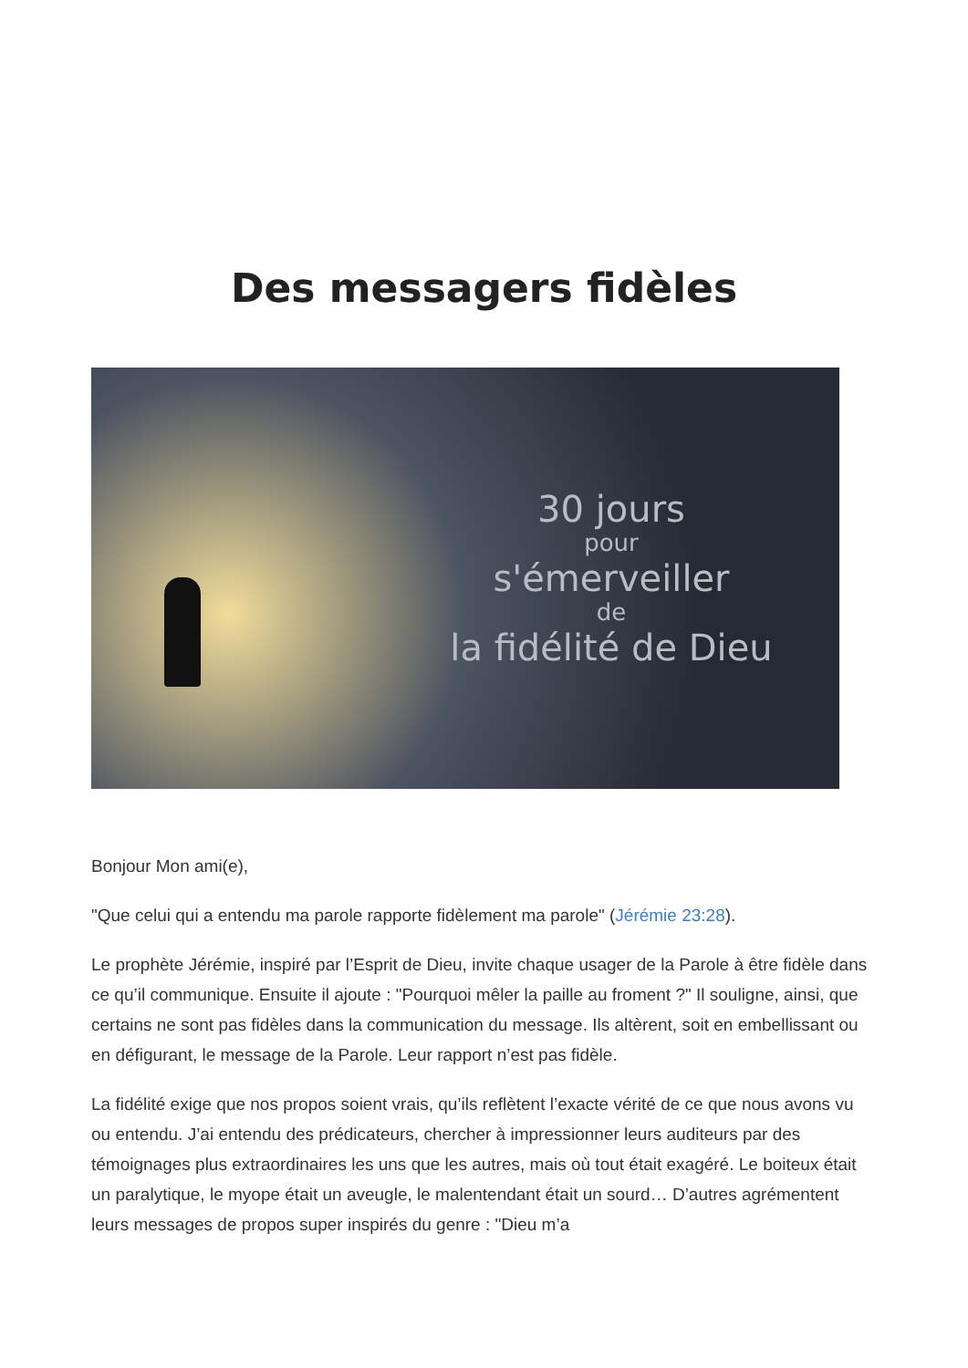Des messagers fidèles
30 jours
pour
s'émerveiller
de
la fidélité de Dieu
Bonjour Mon ami(e),
"Que celui qui a entendu ma parole rapporte fidèlement ma parole" (Jérémie 23:28).
Le prophète Jérémie, inspiré par l’Esprit de Dieu, invite chaque usager de la Parole à être fidèle dans ce qu’il communique. Ensuite il ajoute : "Pourquoi mêler la paille au froment ?" Il souligne, ainsi, que certains ne sont pas fidèles dans la communication du message. Ils altèrent, soit en embellissant ou en défigurant, le message de la Parole. Leur rapport n’est pas fidèle.
La fidélité exige que nos propos soient vrais, qu’ils reflètent l’exacte vérité de ce que nous avons vu ou entendu. J’ai entendu des prédicateurs, chercher à impressionner leurs auditeurs par des témoignages plus extraordinaires les uns que les autres, mais où tout était exagéré. Le boiteux était un paralytique, le myope était un aveugle, le malentendant était un sourd… D’autres agrémentent leurs messages de propos super inspirés du genre : "Dieu m’a